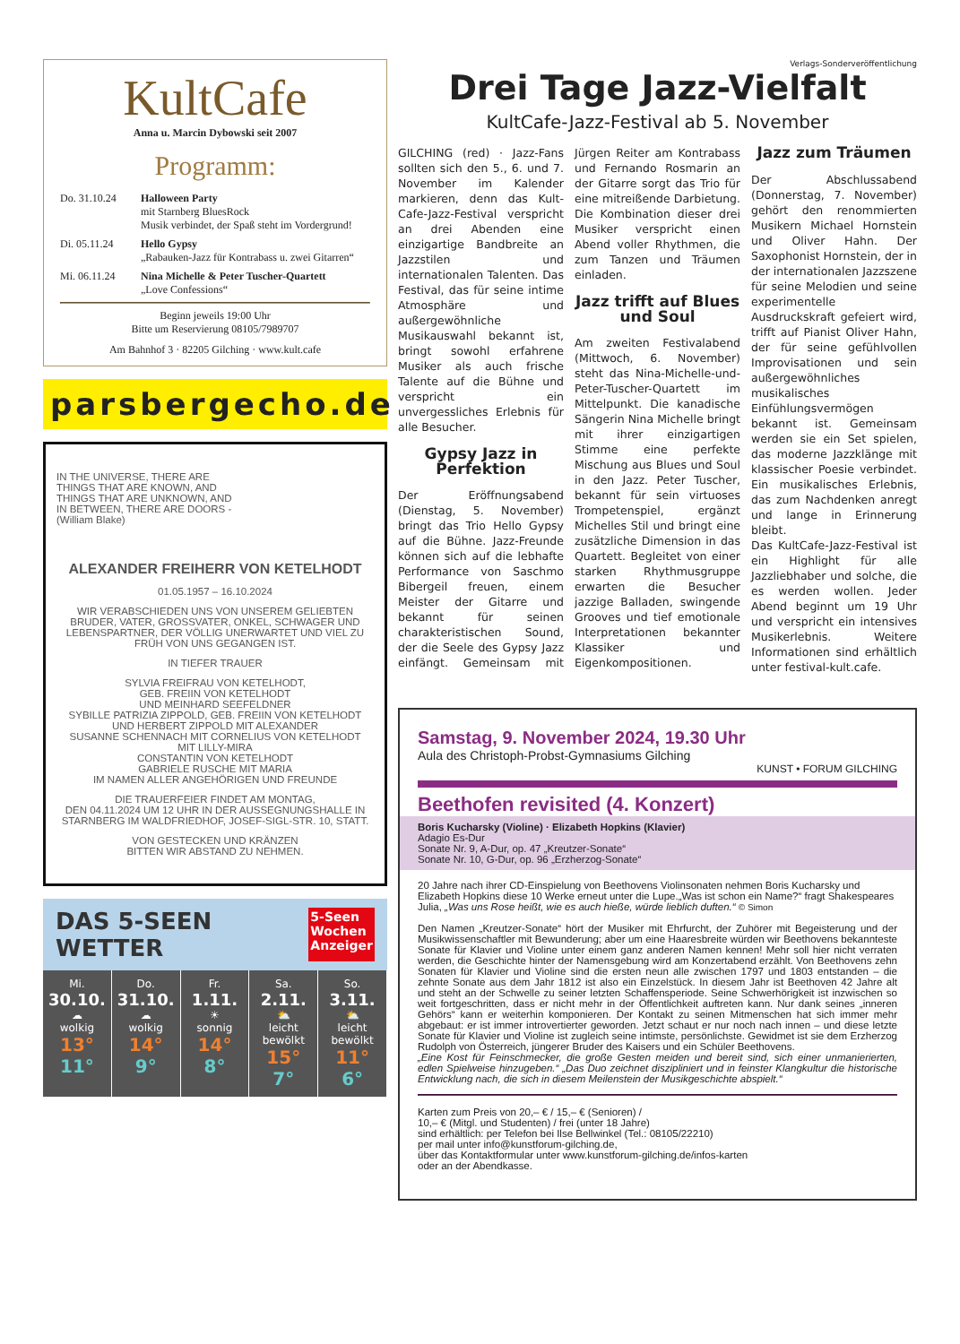KultCafe
Anna u. Marcin Dybowski seit 2007
Programm:
Do. 31.10.24 Halloween Party
mit Starnberg BluesRock
Musik verbindet, der Spaß steht im Vordergrund!
Di. 05.11.24 Hello Gypsy
„Rabauken-Jazz für Kontrabass u. zwei Gitarren“
Mi. 06.11.24 Nina Michelle & Peter Tuscher-Quartett
„Love Confessions“
Beginn jeweils 19:00 Uhr
Bitte um Reservierung 08105/7989707
Am Bahnhof 3 · 82205 Gilching · www.kult.cafe
parsbergecho.de
IN THE UNIVERSE, THERE ARE
THINGS THAT ARE KNOWN, AND
THINGS THAT ARE UNKNOWN, AND
IN BETWEEN, THERE ARE DOORS -
(William Blake)
ALEXANDER FREIHERR VON KETELHODT
01.05.1957 – 16.10.2024
WIR VERABSCHIEDEN UNS VON UNSEREM GELIEBTEN BRUDER, VATER, GROSSVATER, ONKEL, SCHWAGER UND LEBENSPARTNER, DER VÖLLIG UNERWARTET UND VIEL ZU FRÜH VON UNS GEGANGEN IST.
IN TIEFER TRAUER
SYLVIA FREIFRAU VON KETELHODT,
GEB. FREIIN VON KETELHODT
UND MEINHARD SEEFELDNER
SYBILLE PATRIZIA ZIPPOLD, GEB. FREIIN VON KETELHODT
UND HERBERT ZIPPOLD MIT ALEXANDER
SUSANNE SCHENNACH MIT CORNELIUS VON KETELHODT
MIT LILLY-MIRA
CONSTANTIN VON KETELHODT
GABRIELE RUSCHE MIT MARIA
IM NAMEN ALLER ANGEHÖRIGEN UND FREUNDE
DIE TRAUERFEIER FINDET AM MONTAG,
DEN 04.11.2024 UM 12 UHR IN DER AUSSEGNUNGSHALLE IN STARNBERG IM WALDFRIEDHOF, JOSEF-SIGL-STR. 10, STATT.
VON GESTECKEN UND KRÄNZEN
BITTEN WIR ABSTAND ZU NEHMEN.
DAS 5-SEEN WETTER 5-Seen
Wochen
Anzeiger
Mi.
30.10.
☁
wolkig
13°
11°
Do.
31.10.
☁
wolkig
14°
9°
Fr.
1.11.
☀
sonnig
14°
8°
Sa.
2.11.
⛅
leicht bewölkt
15°
7°
So.
3.11.
⛅
leicht bewölkt
11°
6°
Verlags-Sonderveröffentlichung
Drei Tage Jazz-Vielfalt
KultCafe-Jazz-Festival ab 5. November
GILCHING (red) · Jazz-Fans sollten sich den 5., 6. und 7. November im Kalender markieren, denn das Kult-Cafe-Jazz-Festival verspricht an drei Abenden eine einzigartige Bandbreite an Jazzstilen und internationalen Talenten. Das Festival, das für seine intime Atmosphäre und außergewöhnliche Musikauswahl bekannt ist, bringt sowohl erfahrene Musiker als auch frische Talente auf die Bühne und verspricht ein unvergessliches Erlebnis für alle Besucher.
Gypsy Jazz in Perfektion
Der Eröffnungsabend (Dienstag, 5. November) bringt das Trio Hello Gypsy auf die Bühne. Jazz-Freunde können sich auf die lebhafte Performance von Saschmo Bibergeil freuen, einem Meister der Gitarre und bekannt für seinen charakteristischen Sound, der die Seele des Gypsy Jazz einfängt. Gemeinsam mit Jürgen Reiter am Kontrabass und Fernando Rosmarin an der Gitarre sorgt das Trio für eine mitreißende Darbietung. Die Kombination dieser drei Musiker verspricht einen Abend voller Rhythmen, die zum Tanzen und Träumen einladen.
Jazz trifft auf Blues und Soul
Am zweiten Festivalabend (Mittwoch, 6. November) steht das Nina-Michelle-und-Peter-Tuscher-Quartett im Mittelpunkt. Die kanadische Sängerin Nina Michelle bringt mit ihrer einzigartigen Stimme eine perfekte Mischung aus Blues und Soul in den Jazz. Peter Tuscher, bekannt für sein virtuoses Trompetenspiel, ergänzt Michelles Stil und bringt eine zusätzliche Dimension in das Quartett. Begleitet von einer starken Rhythmusgruppe erwarten die Besucher jazzige Balladen, swingende Grooves und tief emotionale Interpretationen bekannter Klassiker und Eigenkompositionen.
Jazz zum Träumen
Der Abschlussabend (Donnerstag, 7. November) gehört den renommierten Musikern Michael Hornstein und Oliver Hahn. Der Saxophonist Hornstein, der in der internationalen Jazzszene für seine Melodien und seine experimentelle Ausdruckskraft gefeiert wird, trifft auf Pianist Oliver Hahn, der für seine gefühlvollen Improvisationen und sein außergewöhnliches musikalisches Einfühlungsvermögen bekannt ist. Gemeinsam werden sie ein Set spielen, das moderne Jazzklänge mit klassischer Poesie verbindet. Ein musikalisches Erlebnis, das zum Nachdenken anregt und lange in Erinnerung bleibt.
Das KultCafe-Jazz-Festival ist ein Highlight für alle Jazzliebhaber und solche, die es werden wollen. Jeder Abend beginnt um 19 Uhr und verspricht ein intensives Musikerlebnis. Weitere Informationen sind erhältlich unter festival-kult.cafe.
Samstag, 9. November 2024, 19.30 Uhr
Aula des Christoph-Probst-Gymnasiums Gilching
KUNST • FORUM GILCHING
Beethofen revisited (4. Konzert)
Boris Kucharsky (Violine) · Elizabeth Hopkins (Klavier)
Adagio Es-Dur
Sonate Nr. 9, A-Dur, op. 47 „Kreutzer-Sonate“
Sonate Nr. 10, G-Dur, op. 96 „Erzherzog-Sonate“
20 Jahre nach ihrer CD-Einspielung von Beethovens Violinsonaten nehmen Boris Kucharsky und Elizabeth Hopkins diese 10 Werke erneut unter die Lupe.„Was ist schon ein Name?“ fragt Shakespeares Julia, „Was uns Rose heißt, wie es auch hieße, würde lieblich duften.“ © Simon
Den Namen „Kreutzer-Sonate“ hört der Musiker mit Ehrfurcht, der Zuhörer mit Begeisterung und der Musikwissenschaftler mit Bewunderung; aber um eine Haaresbreite würden wir Beethovens bekannteste Sonate für Klavier und Violine unter einem ganz anderen Namen kennen! Mehr soll hier nicht verraten werden, die Geschichte hinter der Namensgebung wird am Konzertabend erzählt. Von Beethovens zehn Sonaten für Klavier und Violine sind die ersten neun alle zwischen 1797 und 1803 entstanden – die zehnte Sonate aus dem Jahr 1812 ist also ein Einzelstück. In diesem Jahr ist Beethoven 42 Jahre alt und steht an der Schwelle zu seiner letzten Schaffensperiode. Seine Schwerhörigkeit ist inzwischen so weit fortgeschritten, dass er nicht mehr in der Öffentlichkeit auftreten kann. Nur dank seines „inneren Gehörs“ kann er weiterhin komponieren. Der Kontakt zu seinen Mitmenschen hat sich immer mehr abgebaut: er ist immer introvertierter geworden. Jetzt schaut er nur noch nach innen – und diese letzte Sonate für Klavier und Violine ist zugleich seine intimste, persönlichste. Gewidmet ist sie dem Erzherzog Rudolph von Österreich, jüngerer Bruder des Kaisers und ein Schüler Beethovens.
„Eine Kost für Feinschmecker, die große Gesten meiden und bereit sind, sich einer unmanierierten, edlen Spielweise hinzugeben.“ „Das Duo zeichnet diszipliniert und in feinster Klangkultur die historische Entwicklung nach, die sich in diesem Meilenstein der Musikgeschichte abspielt.“
Karten zum Preis von 20,– € / 15,– € (Senioren) /
10,– € (Mitgl. und Studenten) / frei (unter 18 Jahre)
sind erhältlich: per Telefon bei Ilse Bellwinkel (Tel.: 08105/22210)
per mail unter info@kunstforum-gilching.de,
über das Kontaktformular unter www.kunstforum-gilching.de/infos-karten
oder an der Abendkasse.